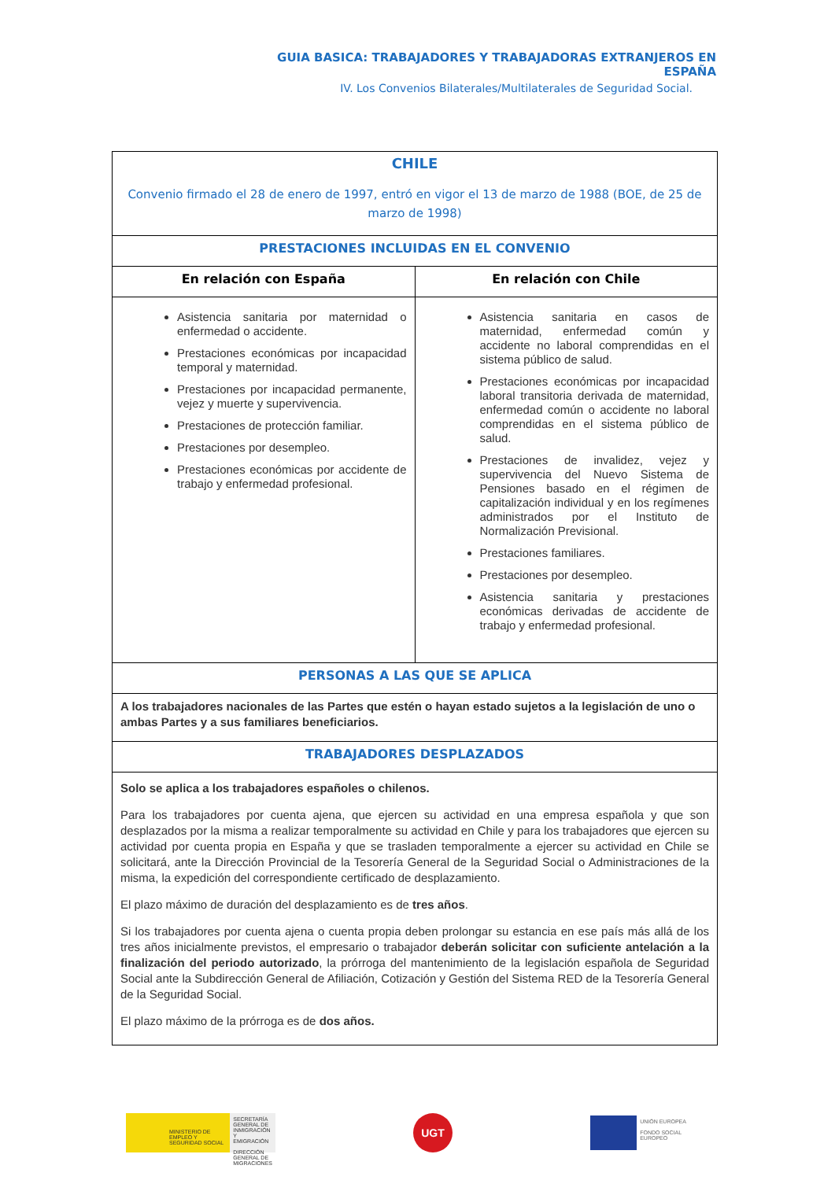GUIA BASICA: TRABAJADORES Y TRABAJADORAS EXTRANJEROS EN ESPAÑA
IV. Los Convenios Bilaterales/Multilaterales de Seguridad Social.
| CHILE Convenio firmado el 28 de enero de 1997, entró en vigor el 13 de marzo de 1988 (BOE, de 25 de marzo de 1998) | |
| PRESTACIONES INCLUIDAS EN EL CONVENIO | |
| En relación con España | En relación con Chile |
| Asistencia sanitaria por maternidad o enfermedad o accidente. Prestaciones económicas por incapacidad temporal y maternidad. Prestaciones por incapacidad permanente, vejez y muerte y supervivencia. Prestaciones de protección familiar. Prestaciones por desempleo. Prestaciones económicas por accidente de trabajo y enfermedad profesional. | Asistencia sanitaria en casos de maternidad, enfermedad común y accidente no laboral comprendidas en el sistema público de salud. Prestaciones económicas por incapacidad laboral transitoria derivada de maternidad, enfermedad común o accidente no laboral comprendidas en el sistema público de salud. Prestaciones de invalidez, vejez y supervivencia del Nuevo Sistema de Pensiones basado en el régimen de capitalización individual y en los regímenes administrados por el Instituto de Normalización Previsional. Prestaciones familiares. Prestaciones por desempleo. Asistencia sanitaria y prestaciones económicas derivadas de accidente de trabajo y enfermedad profesional. |
| PERSONAS A LAS QUE SE APLICA | |
| A los trabajadores nacionales de las Partes que estén o hayan estado sujetos a la legislación de uno o ambas Partes y a sus familiares beneficiarios. | |
| TRABAJADORES DESPLAZADOS | |
| Solo se aplica a los trabajadores españoles o chilenos. Para los trabajadores por cuenta ajena, que ejercen su actividad en una empresa española y que son desplazados por la misma a realizar temporalmente su actividad en Chile y para los trabajadores que ejercen su actividad por cuenta propia en España y que se trasladen temporalmente a ejercer su actividad en Chile se solicitará, ante la Dirección Provincial de la Tesorería General de la Seguridad Social o Administraciones de la misma, la expedición del correspondiente certificado de desplazamiento. El plazo máximo de duración del desplazamiento es de tres años . Si los trabajadores por cuenta ajena o cuenta propia deben prolongar su estancia en ese país más allá de los tres años inicialmente previstos, el empresario o trabajador deberán solicitar con suficiente antelación a la finalización del periodo autorizado , la prórroga del mantenimiento de la legislación española de Seguridad Social ante la Subdirección General de Afiliación, Cotización y Gestión del Sistema RED de la Tesorería General de la Seguridad Social. El plazo máximo de la prórroga es de dos años. | |
MINISTERIO DE EMPLEO Y SEGURIDAD SOCIAL
SECRETARÍA GENERAL DE INMIGRACIÓN Y EMIGRACIÓN
DIRECCIÓN GENERAL DE MIGRACIONES
UGT
UNIÓN EUROPEA
FONDO SOCIAL EUROPEO